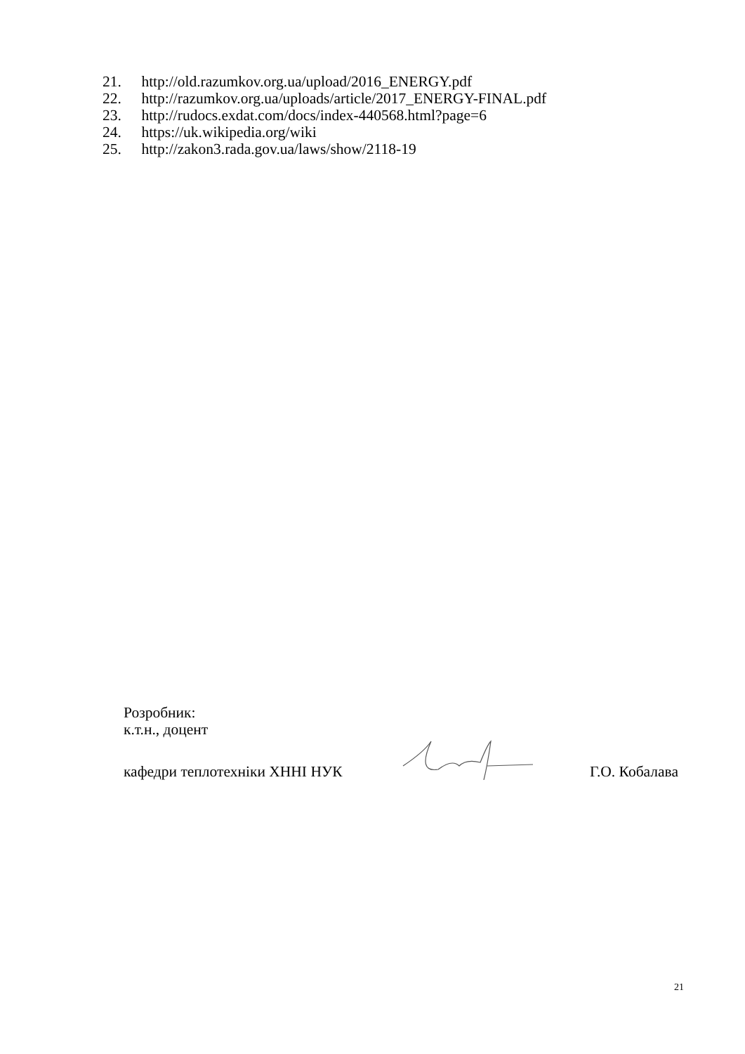21. http://old.razumkov.org.ua/upload/2016_ENERGY.pdf
22. http://razumkov.org.ua/uploads/article/2017_ENERGY-FINAL.pdf
23. http://rudocs.exdat.com/docs/index-440568.html?page=6
24. https://uk.wikipedia.org/wiki
25. http://zakon3.rada.gov.ua/laws/show/2118-19
Розробник:
к.т.н., доцент
кафедри теплотехніки ХННІ НУК Г.О. Кобалава
21